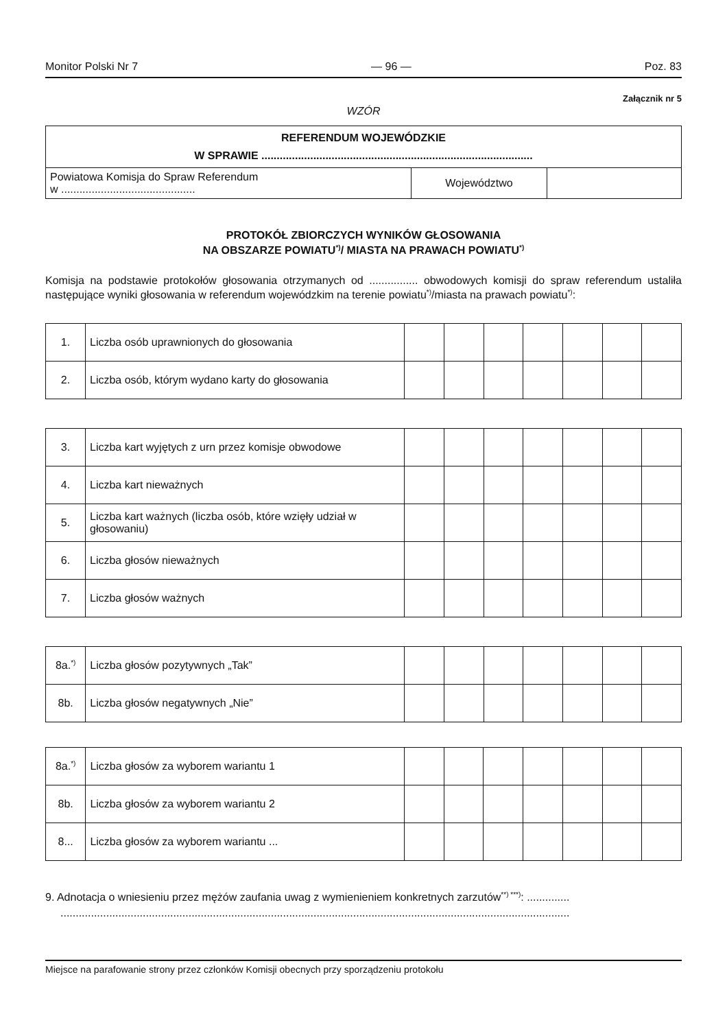Monitor Polski Nr 7 — 96 — Poz. 83
Załącznik nr 5
WZÓR
| REFERENDUM WOJEWÓDZKIE W SPRAWIE ......................................................................................... | | |
| Powiatowa Komisja do Spraw Referendum w ............................................ | Województwo | |
PROTOKÓŁ ZBIORCZYCH WYNIKÓW GŁOSOWANIA
NA OBSZARZE POWIATU<sup>*)</sup>/ MIASTA NA PRAWACH POWIATU<sup>*)</sup>
Komisja na podstawie protokołów głosowania otrzymanych od ................ obwodowych komisji do spraw referendum ustaliła następujące wyniki głosowania w referendum wojewódzkim na terenie powiatu<sup>*)</sup>/miasta na prawach powiatu<sup>*)</sup>:
| 1. | Liczba osób uprawnionych do głosowania | | | | | | | |
| 2. | Liczba osób, którym wydano karty do głosowania | | | | | | | |
| 3. | Liczba kart wyjętych z urn przez komisje obwodowe | | | | | | | |
| 4. | Liczba kart nieważnych | | | | | | | |
| 5. | Liczba kart ważnych (liczba osób, które wzięły udział w głosowaniu) | | | | | | | |
| 6. | Liczba głosów nieważnych | | | | | | | |
| 7. | Liczba głosów ważnych | | | | | | | |
| 8a.<sup>*)</sup> | Liczba głosów pozytywnych „Tak” | | | | | | | |
| 8b. | Liczba głosów negatywnych „Nie” | | | | | | | |
| 8a.<sup>*)</sup> | Liczba głosów za wyborem wariantu 1 | | | | | | | |
| 8b. | Liczba głosów za wyborem wariantu 2 | | | | | | | |
| 8... | Liczba głosów za wyborem wariantu ... | | | | | | | |
9. Adnotacja o wniesieniu przez mężów zaufania uwag z wymienieniem konkretnych zarzutów<sup>**) ***)</sup>: ..............
.......................................................................................................................................................................
Miejsce na parafowanie strony przez członków Komisji obecnych przy sporządzeniu protokołu